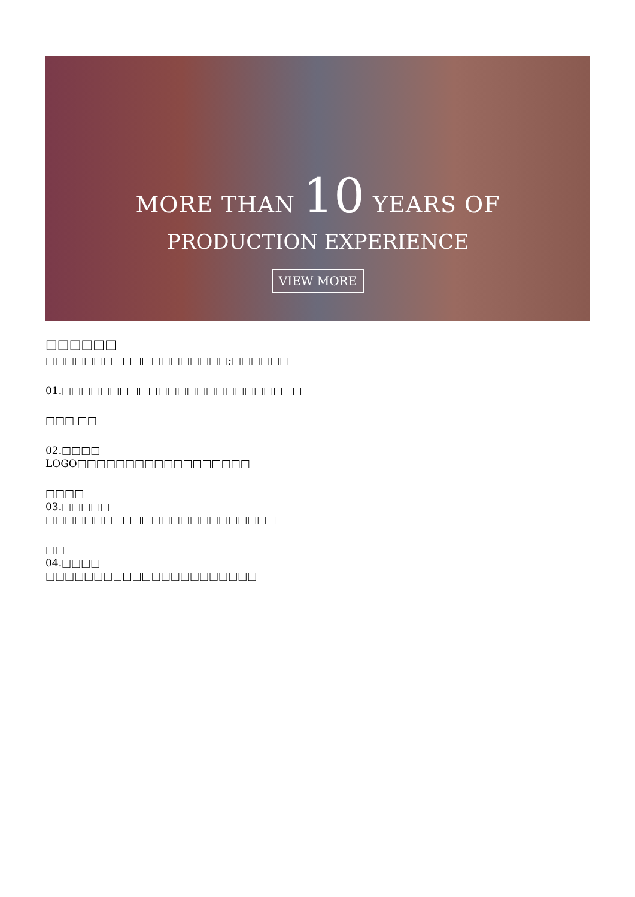MORE THAN 10 YEARS OF
PRODUCTION EXPERIENCE
VIEW MORE
□□□□□□
□□□□□□□□□□□□□□□□□□□;□□□□□□
01.□□□□□□□□□□□□□□□□□□□□□□□□□
□□□ □□
02.□□□□
LOGO□□□□□□□□□□□□□□□□□□
□□□□
03.□□□□□
□□□□□□□□□□□□□□□□□□□□□□□□
□□
04.□□□□
□□□□□□□□□□□□□□□□□□□□□□